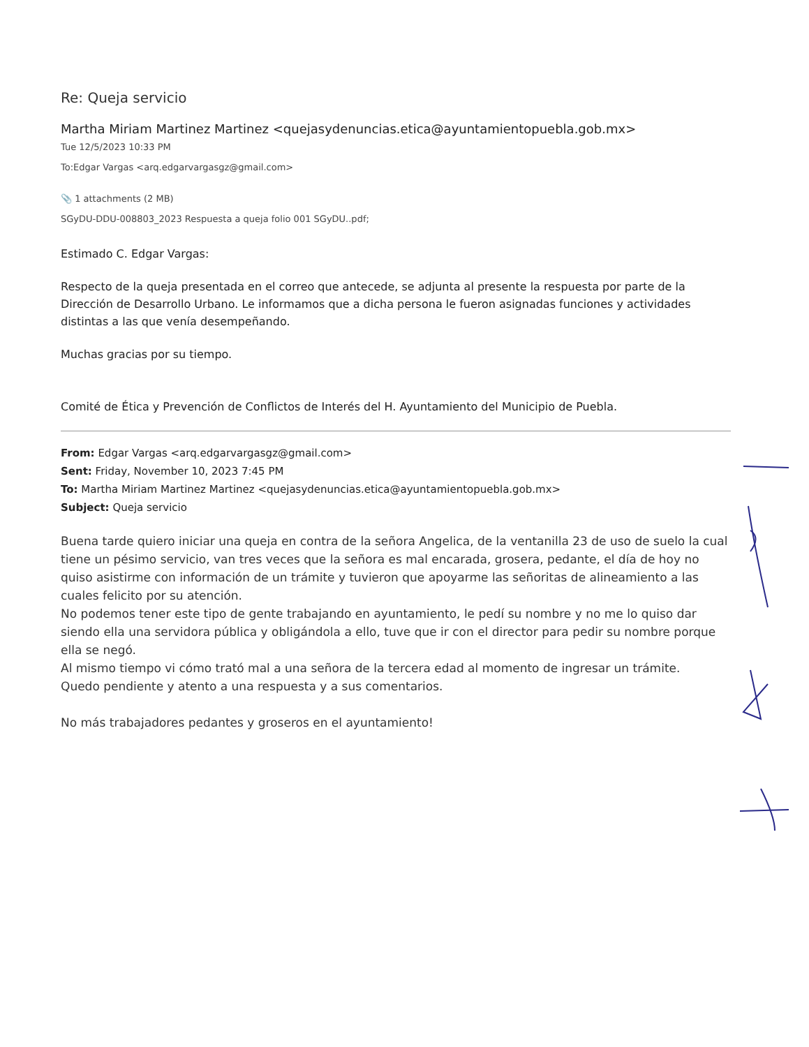Re: Queja servicio
Martha Miriam Martinez Martinez <quejasydenuncias.etica@ayuntamientopuebla.gob.mx>
Tue 12/5/2023 10:33 PM
To:Edgar Vargas <arq.edgarvargasgz@gmail.com>
📎 1 attachments (2 MB)
SGyDU-DDU-008803_2023 Respuesta a queja folio 001 SGyDU..pdf;
Estimado C. Edgar Vargas:
Respecto de la queja presentada en el correo que antecede, se adjunta al presente la respuesta por parte de la Dirección de Desarrollo Urbano. Le informamos que a dicha persona le fueron asignadas funciones y actividades distintas a las que venía desempeñando.
Muchas gracias por su tiempo.
Comité de Ética y Prevención de Conflictos de Interés del H. Ayuntamiento del Municipio de Puebla.
From: Edgar Vargas <arq.edgarvargasgz@gmail.com>
Sent: Friday, November 10, 2023 7:45 PM
To: Martha Miriam Martinez Martinez <quejasydenuncias.etica@ayuntamientopuebla.gob.mx>
Subject: Queja servicio
Buena tarde quiero iniciar una queja en contra de la señora Angelica, de la ventanilla 23 de uso de suelo la cual tiene un pésimo servicio, van tres veces que la señora es mal encarada, grosera, pedante, el día de hoy no quiso asistirme con información de un trámite y tuvieron que apoyarme las señoritas de alineamiento a las cuales felicito por su atención.
No podemos tener este tipo de gente trabajando en ayuntamiento, le pedí su nombre y no me lo quiso dar siendo ella una servidora pública y obligándola a ello, tuve que ir con el director para pedir su nombre porque ella se negó.
Al mismo tiempo vi cómo trató mal a una señora de la tercera edad al momento de ingresar un trámite.
Quedo pendiente y atento a una respuesta y a sus comentarios.
No más trabajadores pedantes y groseros en el ayuntamiento!